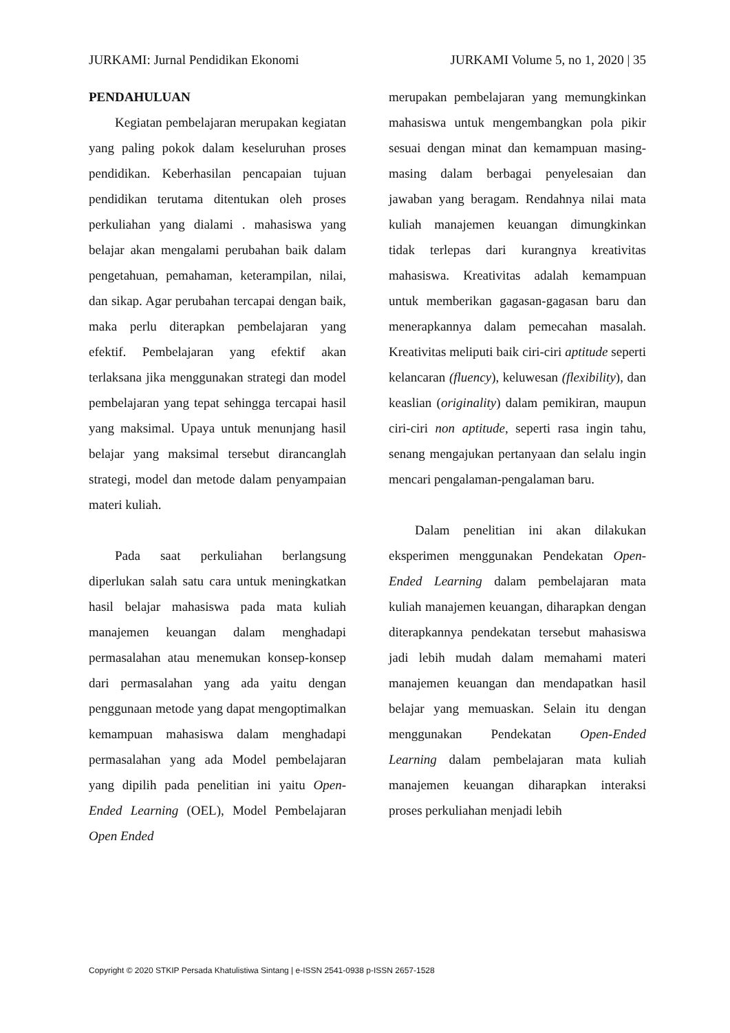JURKAMI: Jurnal Pendidikan Ekonomi JURKAMI Volume 5, no 1, 2020 | 35
PENDAHULUAN
Kegiatan pembelajaran merupakan kegiatan yang paling pokok dalam keseluruhan proses pendidikan. Keberhasilan pencapaian tujuan pendidikan terutama ditentukan oleh proses perkuliahan yang dialami . mahasiswa yang belajar akan mengalami perubahan baik dalam pengetahuan, pemahaman, keterampilan, nilai, dan sikap. Agar perubahan tercapai dengan baik, maka perlu diterapkan pembelajaran yang efektif. Pembelajaran yang efektif akan terlaksana jika menggunakan strategi dan model pembelajaran yang tepat sehingga tercapai hasil yang maksimal. Upaya untuk menunjang hasil belajar yang maksimal tersebut dirancanglah strategi, model dan metode dalam penyampaian materi kuliah.
Pada saat perkuliahan berlangsung diperlukan salah satu cara untuk meningkatkan hasil belajar mahasiswa pada mata kuliah manajemen keuangan dalam menghadapi permasalahan atau menemukan konsep-konsep dari permasalahan yang ada yaitu dengan penggunaan metode yang dapat mengoptimalkan kemampuan mahasiswa dalam menghadapi permasalahan yang ada Model pembelajaran yang dipilih pada penelitian ini yaitu Open-Ended Learning (OEL), Model Pembelajaran Open Ended
merupakan pembelajaran yang memungkinkan mahasiswa untuk mengembangkan pola pikir sesuai dengan minat dan kemampuan masing-masing dalam berbagai penyelesaian dan jawaban yang beragam. Rendahnya nilai mata kuliah manajemen keuangan dimungkinkan tidak terlepas dari kurangnya kreativitas mahasiswa. Kreativitas adalah kemampuan untuk memberikan gagasan-gagasan baru dan menerapkannya dalam pemecahan masalah. Kreativitas meliputi baik ciri-ciri aptitude seperti kelancaran (fluency), keluwesan (flexibility), dan keaslian (originality) dalam pemikiran, maupun ciri-ciri non aptitude, seperti rasa ingin tahu, senang mengajukan pertanyaan dan selalu ingin mencari pengalaman-pengalaman baru.
Dalam penelitian ini akan dilakukan eksperimen menggunakan Pendekatan Open-Ended Learning dalam pembelajaran mata kuliah manajemen keuangan, diharapkan dengan diterapkannya pendekatan tersebut mahasiswa jadi lebih mudah dalam memahami materi manajemen keuangan dan mendapatkan hasil belajar yang memuaskan. Selain itu dengan menggunakan Pendekatan Open-Ended Learning dalam pembelajaran mata kuliah manajemen keuangan diharapkan interaksi proses perkuliahan menjadi lebih
Copyright © 2020 STKIP Persada Khatulistiwa Sintang | e-ISSN 2541-0938 p-ISSN 2657-1528